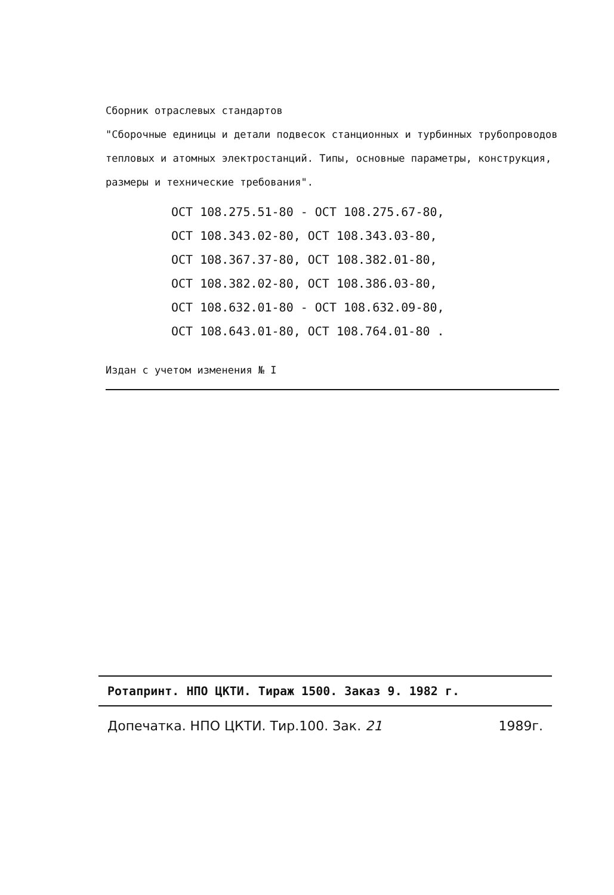Сборник отраслевых стандартов
"Сборочные единицы и детали подвесок станционных и турбинных трубопроводов тепловых и атомных электростанций. Типы, основные параметры, конструкция, размеры и технические требования".
ОСТ 108.275.51-80 - ОСТ 108.275.67-80,
ОСТ 108.343.02-80, ОСТ 108.343.03-80,
ОСТ 108.367.37-80, ОСТ 108.382.01-80,
ОСТ 108.382.02-80, ОСТ 108.386.03-80,
ОСТ 108.632.01-80 - ОСТ 108.632.09-80,
ОСТ 108.643.01-80, ОСТ 108.764.01-80 .
Издан с учетом изменения № I
Ротапринт. НПО ЦКТИ. Тираж 1500. Заказ 9. 1982 г.
Допечатка. НПО ЦКТИ. Тир.100. Зак. 21 1989г.